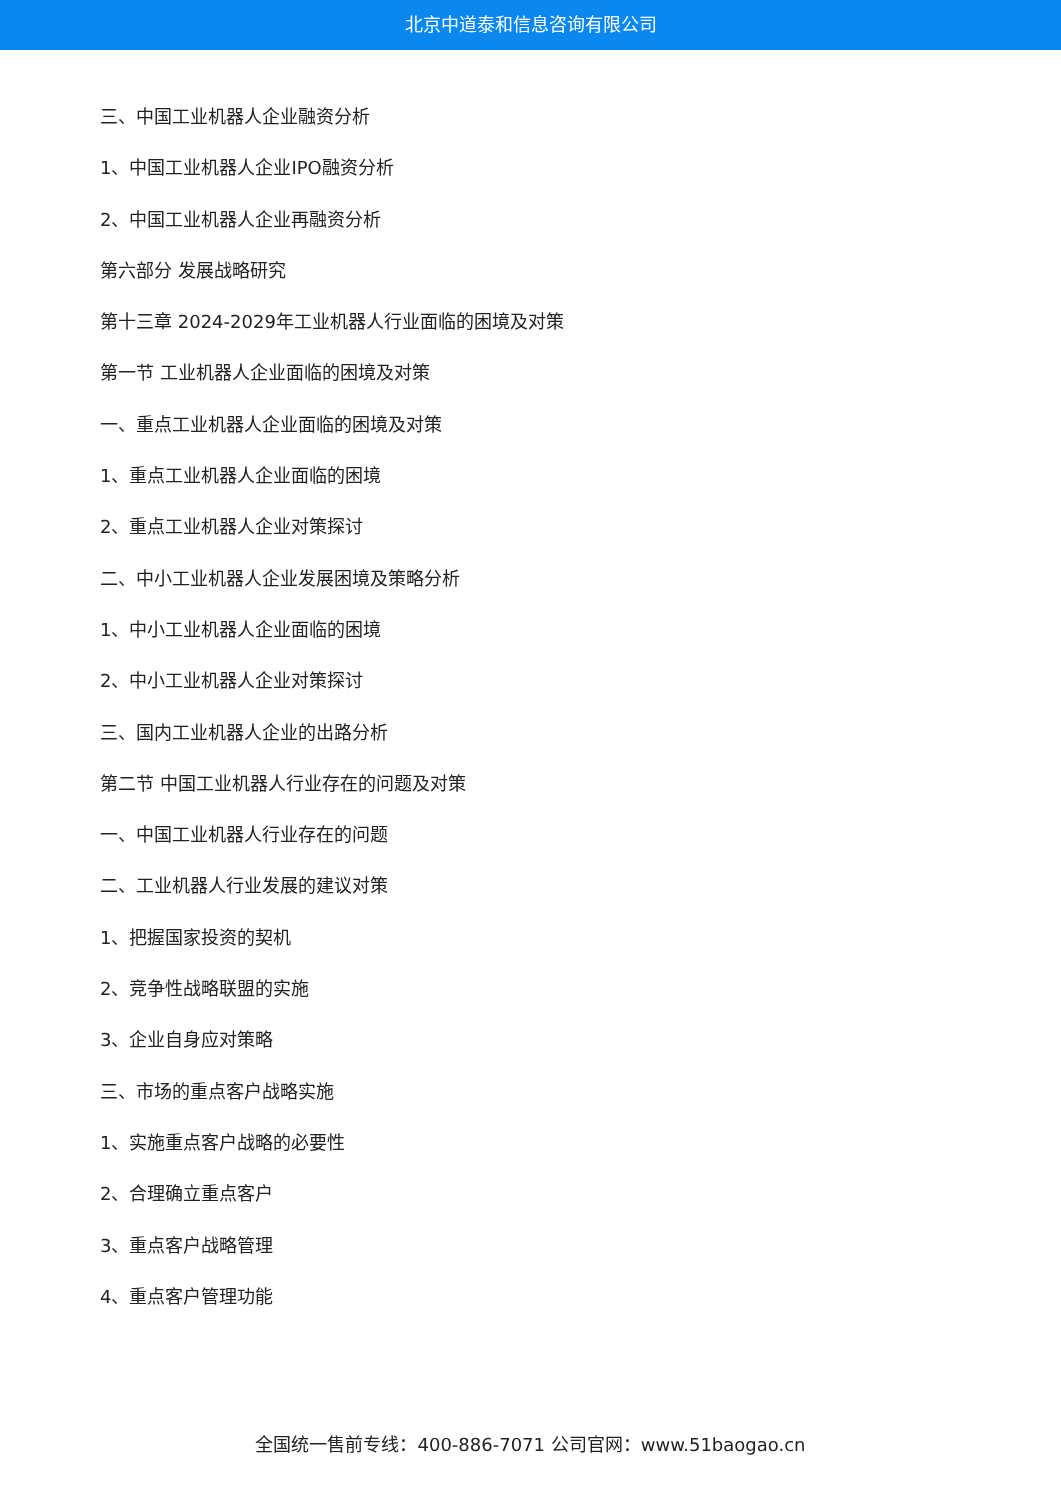北京中道泰和信息咨询有限公司
三、中国工业机器人企业融资分析
1、中国工业机器人企业IPO融资分析
2、中国工业机器人企业再融资分析
第六部分 发展战略研究
第十三章 2024-2029年工业机器人行业面临的困境及对策
第一节 工业机器人企业面临的困境及对策
一、重点工业机器人企业面临的困境及对策
1、重点工业机器人企业面临的困境
2、重点工业机器人企业对策探讨
二、中小工业机器人企业发展困境及策略分析
1、中小工业机器人企业面临的困境
2、中小工业机器人企业对策探讨
三、国内工业机器人企业的出路分析
第二节 中国工业机器人行业存在的问题及对策
一、中国工业机器人行业存在的问题
二、工业机器人行业发展的建议对策
1、把握国家投资的契机
2、竞争性战略联盟的实施
3、企业自身应对策略
三、市场的重点客户战略实施
1、实施重点客户战略的必要性
2、合理确立重点客户
3、重点客户战略管理
4、重点客户管理功能
全国统一售前专线：400-886-7071 公司官网：www.51baogao.cn